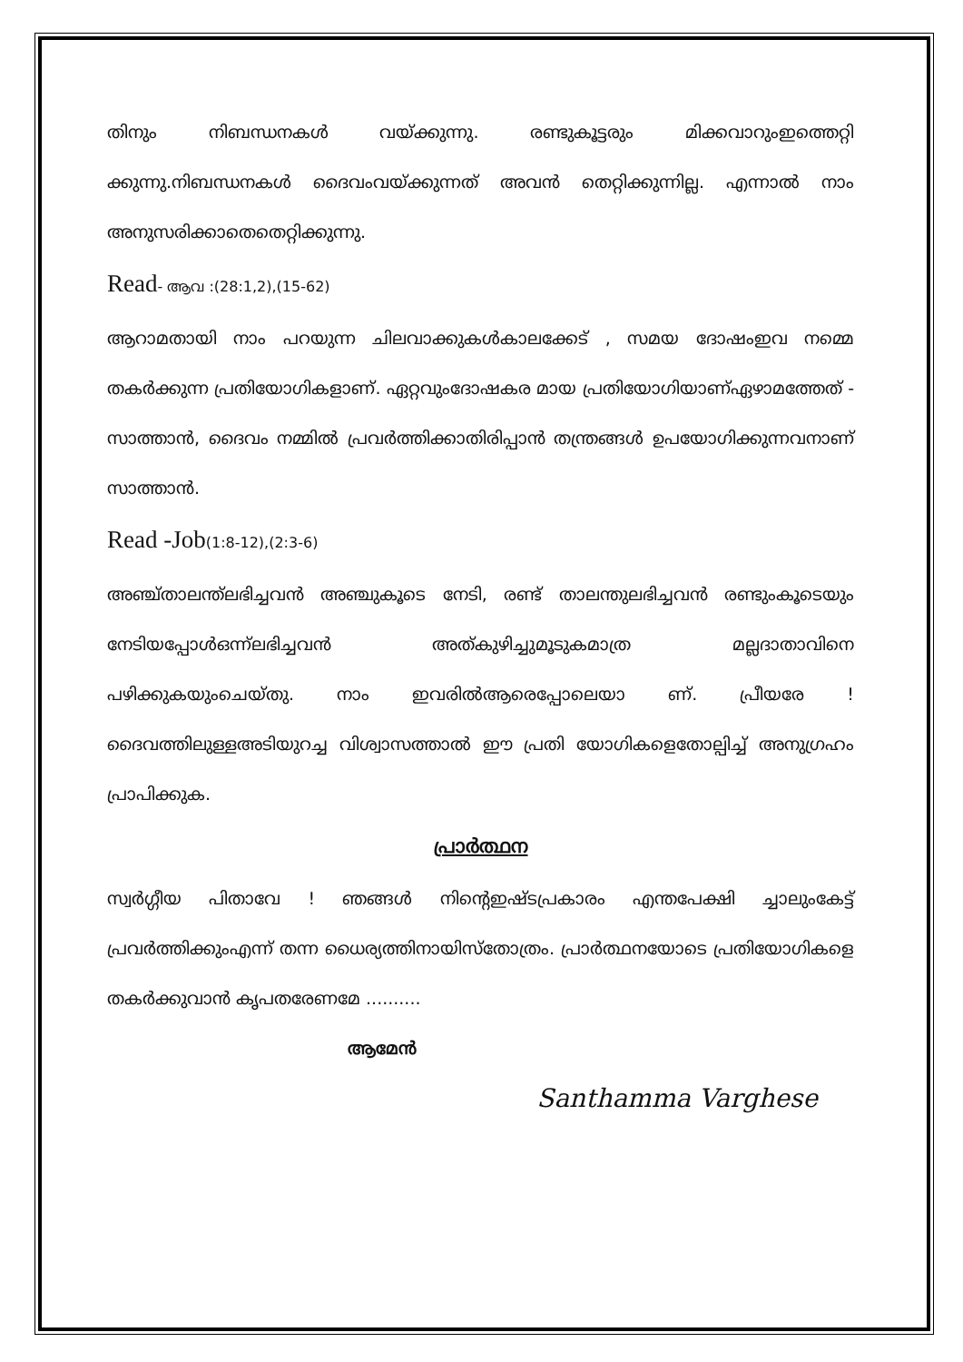തിനും നിബന്ധനകൾ വയ്ക്കുന്നു. രണ്ടുകൂട്ടരും മിക്കവാറുംഇത്തെറ്റി ക്കുന്നു.നിബന്ധനകൾ ദൈവംവയ്ക്കുന്നത് അവൻ തെറ്റിക്കുന്നില്ല. എന്നാൽ നാം അനുസരിക്കാതെതെറ്റിക്കുന്നു.
Read- ആവ :(28:1,2),(15-62)
ആറാമതായി നാം പറയുന്ന ചിലവാക്കുകൾകാലക്കേട് , സമയ ദോഷംഇവ നമ്മെ തകർക്കുന്ന പ്രതിയോഗികളാണ്. ഏറ്റവുംദോഷകര മായ പ്രതിയോഗിയാണ്ഏഴാമത്തേത് - സാത്താൻ, ദൈവം നമ്മിൽ പ്രവർത്തിക്കാതിരിപ്പാൻ തന്ത്രങ്ങൾ ഉപയോഗിക്കുന്നവനാണ് സാത്താൻ.
Read -Job(1:8-12),(2:3-6)
അഞ്ച്താലന്ത്ലഭിച്ചവൻ അഞ്ചുകൂടെ നേടി, രണ്ട് താലന്തുലഭിച്ചവൻ രണ്ടുംകൂടെയും നേടിയപ്പോൾഒന്ന്ലഭിച്ചവൻ അത്കുഴിച്ചുമൂടുകമാത്ര മല്ലദാതാവിനെ പഴിക്കുകയുംചെയ്തു. നാം ഇവരിൽആരെപ്പോലെയാ ണ്. പ്രീയരേ ! ദൈവത്തിലുള്ളഅടിയുറച്ച വിശ്വാസത്താൽ ഈ പ്രതി യോഗികളെതോല്പിച്ച് അനുഗ്രഹം പ്രാപിക്കുക.
പ്രാർത്ഥന
സ്വർഗ്ഗീയ പിതാവേ ! ഞങ്ങൾ നിന്റെഇഷ്ടപ്രകാരം എന്തപേക്ഷി ച്ചാലുംകേട്ട് പ്രവർത്തിക്കുംഎന്ന് തന്ന ധൈര്യത്തിനായിസ്തോത്രം. പ്രാർത്ഥനയോടെ പ്രതിയോഗികളെ തകർക്കുവാൻ കൃപതരേണമേ ..........
ആമേൻ
Santhamma Varghese